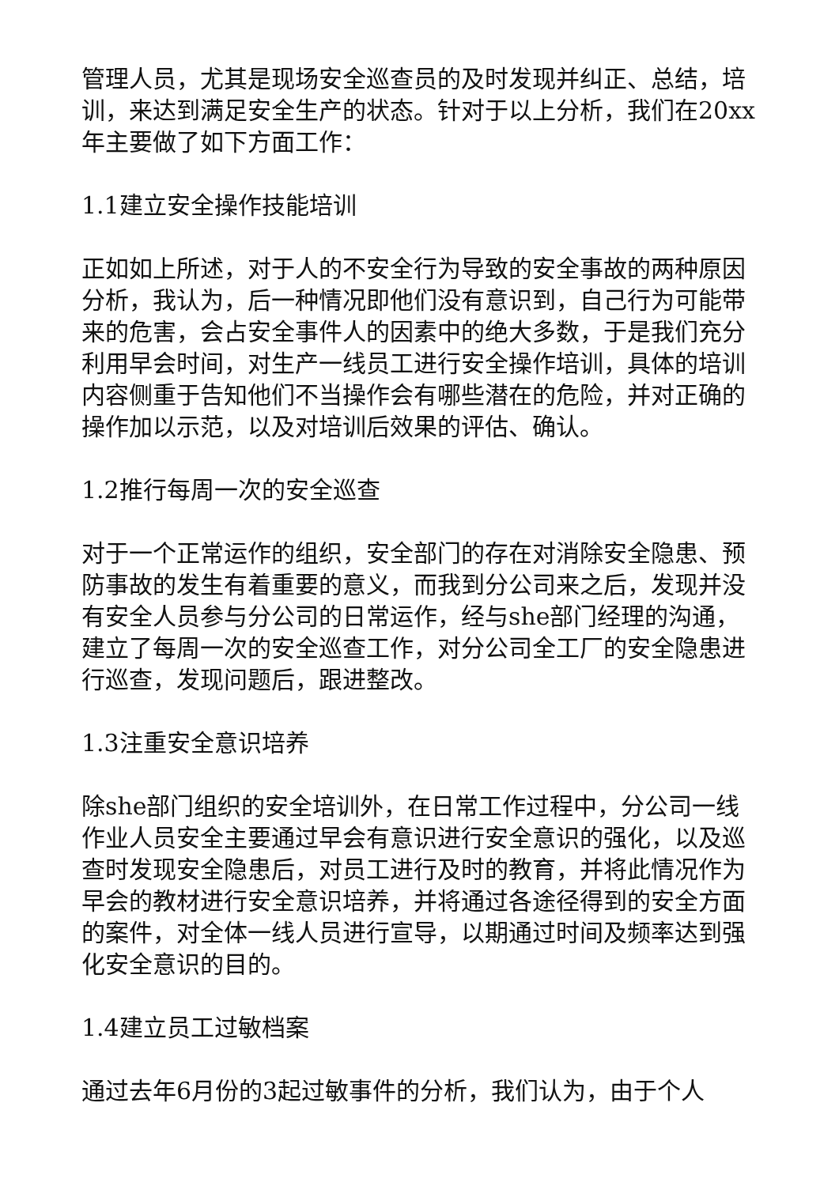管理人员，尤其是现场安全巡查员的及时发现并纠正、总结，培训，来达到满足安全生产的状态。针对于以上分析，我们在20xx年主要做了如下方面工作：
1.1建立安全操作技能培训
正如如上所述，对于人的不安全行为导致的安全事故的两种原因分析，我认为，后一种情况即他们没有意识到，自己行为可能带来的危害，会占安全事件人的因素中的绝大多数，于是我们充分利用早会时间，对生产一线员工进行安全操作培训，具体的培训内容侧重于告知他们不当操作会有哪些潜在的危险，并对正确的操作加以示范，以及对培训后效果的评估、确认。
1.2推行每周一次的安全巡查
对于一个正常运作的组织，安全部门的存在对消除安全隐患、预防事故的发生有着重要的意义，而我到分公司来之后，发现并没有安全人员参与分公司的日常运作，经与she部门经理的沟通，建立了每周一次的安全巡查工作，对分公司全工厂的安全隐患进行巡查，发现问题后，跟进整改。
1.3注重安全意识培养
除she部门组织的安全培训外，在日常工作过程中，分公司一线作业人员安全主要通过早会有意识进行安全意识的强化，以及巡查时发现安全隐患后，对员工进行及时的教育，并将此情况作为早会的教材进行安全意识培养，并将通过各途径得到的安全方面的案件，对全体一线人员进行宣导，以期通过时间及频率达到强化安全意识的目的。
1.4建立员工过敏档案
通过去年6月份的3起过敏事件的分析，我们认为，由于个人